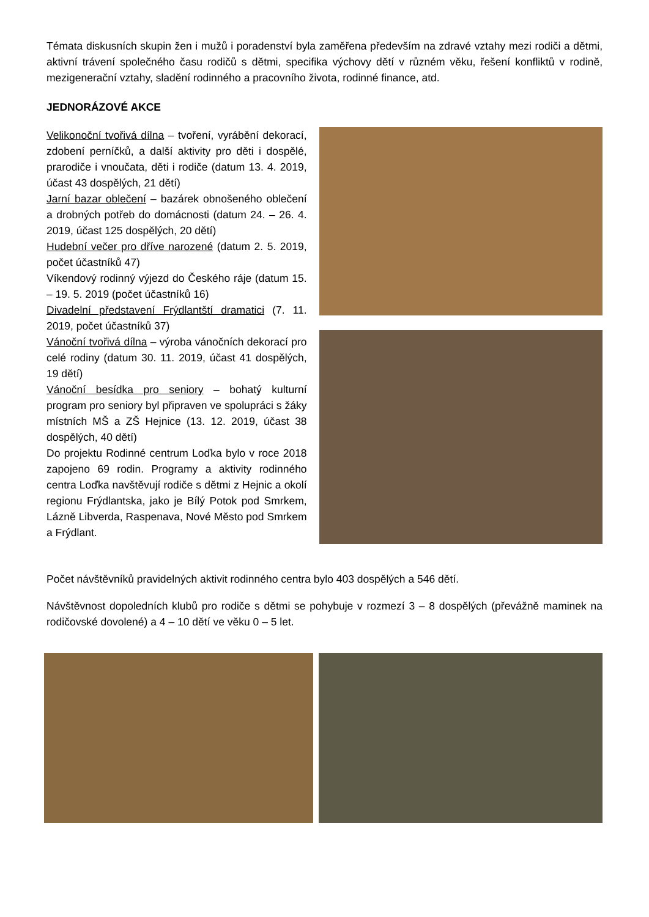Témata diskusních skupin žen i mužů i poradenství byla zaměřena především na zdravé vztahy mezi rodiči a dětmi, aktivní trávení společného času rodičů s dětmi, specifika výchovy dětí v různém věku, řešení konfliktů v rodině, mezigenerační vztahy, sladění rodinného a pracovního života, rodinné finance, atd.
JEDNORÁZOVÉ AKCE
Velikonoční tvořivá dílna – tvoření, vyrábění dekorací, zdobení perníčků, a další aktivity pro děti i dospělé, prarodiče i vnoučata, děti i rodiče (datum 13. 4. 2019, účast 43 dospělých, 21 dětí)
Jarní bazar oblečení – bazárek obnošeného oblečení a drobných potřeb do domácnosti (datum 24. – 26. 4. 2019, účast 125 dospělých, 20 dětí)
Hudební večer pro dříve narozené (datum 2. 5. 2019, počet účastníků 47)
Víkendový rodinný výjezd do Českého ráje (datum 15. – 19. 5. 2019 (počet účastníků 16)
Divadelní představení Frýdlantští dramatici (7. 11. 2019, počet účastníků 37)
Vánoční tvořivá dílna – výroba vánočních dekorací pro celé rodiny (datum 30. 11. 2019, účast 41 dospělých, 19 dětí)
Vánoční besídka pro seniory – bohatý kulturní program pro seniory byl připraven ve spolupráci s žáky místních MŠ a ZŠ Hejnice (13. 12. 2019, účast 38 dospělých, 40 dětí)
Do projektu Rodinné centrum Loďka bylo v roce 2018 zapojeno 69 rodin. Programy a aktivity rodinného centra Loďka navštěvují rodiče s dětmi z Hejnic a okolí regionu Frýdlantska, jako je Bílý Potok pod Smrkem, Lázně Libverda, Raspenava, Nové Město pod Smrkem a Frýdlant.
Počet návštěvníků pravidelných aktivit rodinného centra bylo 403 dospělých a 546 dětí.
Návštěvnost dopoledních klubů pro rodiče s dětmi se pohybuje v rozmezí 3 – 8 dospělých (převážně maminek na rodičovské dovolené) a 4 – 10 dětí ve věku 0 – 5 let.